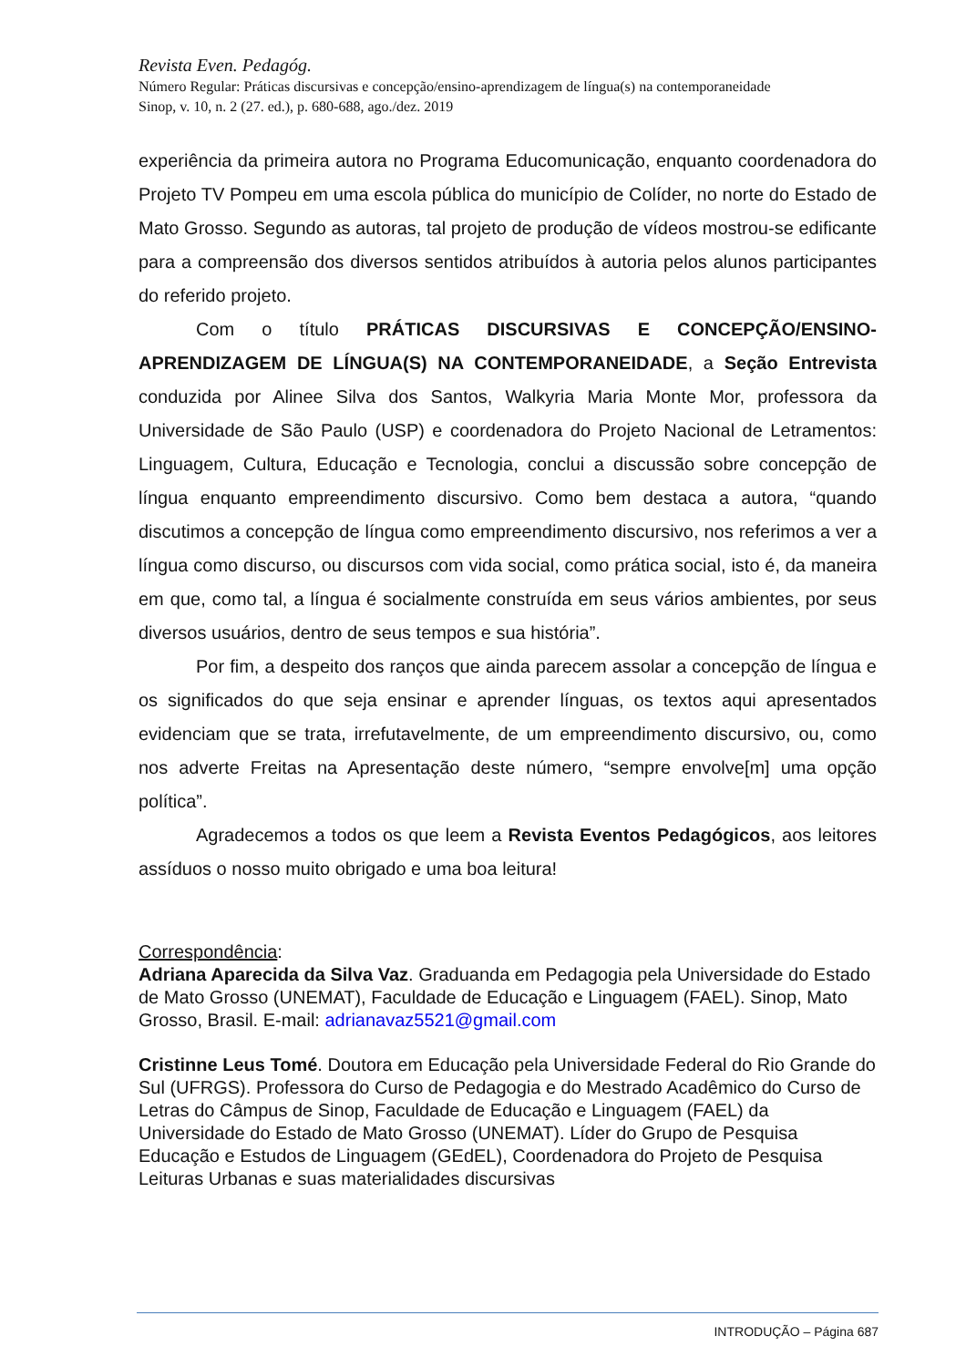Revista Even. Pedagóg.
Número Regular: Práticas discursivas e concepção/ensino-aprendizagem de língua(s) na contemporaneidade
Sinop, v. 10, n. 2 (27. ed.), p. 680-688, ago./dez. 2019
experiência da primeira autora no Programa Educomunicação, enquanto coordenadora do Projeto TV Pompeu em uma escola pública do município de Colíder, no norte do Estado de Mato Grosso. Segundo as autoras, tal projeto de produção de vídeos mostrou-se edificante para a compreensão dos diversos sentidos atribuídos à autoria pelos alunos participantes do referido projeto.
Com o título PRÁTICAS DISCURSIVAS E CONCEPÇÃO/ENSINO-APRENDIZAGEM DE LÍNGUA(S) NA CONTEMPORANEIDADE, a Seção Entrevista conduzida por Alinee Silva dos Santos, Walkyria Maria Monte Mor, professora da Universidade de São Paulo (USP) e coordenadora do Projeto Nacional de Letramentos: Linguagem, Cultura, Educação e Tecnologia, conclui a discussão sobre concepção de língua enquanto empreendimento discursivo. Como bem destaca a autora, “quando discutimos a concepção de língua como empreendimento discursivo, nos referimos a ver a língua como discurso, ou discursos com vida social, como prática social, isto é, da maneira em que, como tal, a língua é socialmente construída em seus vários ambientes, por seus diversos usuários, dentro de seus tempos e sua história”.
Por fim, a despeito dos ranços que ainda parecem assolar a concepção de língua e os significados do que seja ensinar e aprender línguas, os textos aqui apresentados evidenciam que se trata, irrefutavelmente, de um empreendimento discursivo, ou, como nos adverte Freitas na Apresentação deste número, “sempre envolve[m] uma opção política”.
Agradecemos a todos os que leem a Revista Eventos Pedagógicos, aos leitores assíduos o nosso muito obrigado e uma boa leitura!
Correspondência:
Adriana Aparecida da Silva Vaz. Graduanda em Pedagogia pela Universidade do Estado de Mato Grosso (UNEMAT), Faculdade de Educação e Linguagem (FAEL). Sinop, Mato Grosso, Brasil. E-mail: adrianavaz5521@gmail.com
Cristinne Leus Tomé. Doutora em Educação pela Universidade Federal do Rio Grande do Sul (UFRGS). Professora do Curso de Pedagogia e do Mestrado Acadêmico do Curso de Letras do Câmpus de Sinop, Faculdade de Educação e Linguagem (FAEL) da Universidade do Estado de Mato Grosso (UNEMAT). Líder do Grupo de Pesquisa Educação e Estudos de Linguagem (GEdEL), Coordenadora do Projeto de Pesquisa Leituras Urbanas e suas materialidades discursivas
INTRODUÇÃO – Página 687